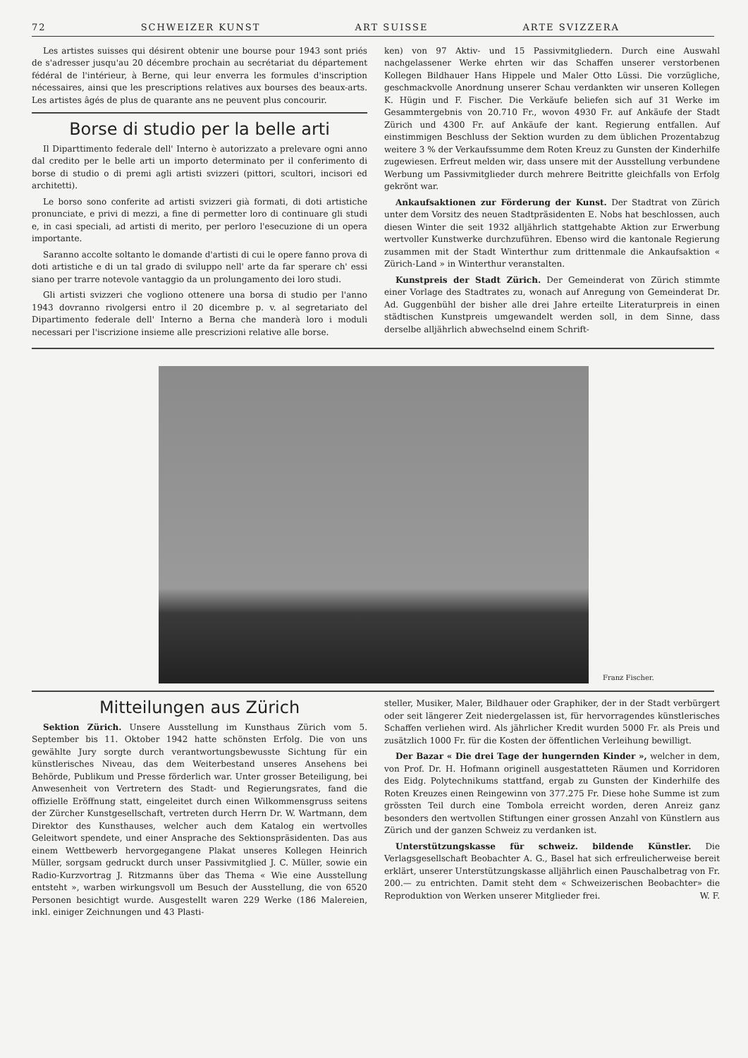72 SCHWEIZER KUNST ART SUISSE ARTE SVIZZERA
Les artistes suisses qui désirent obtenir une bourse pour 1943 sont priés de s'adresser jusqu'au 20 décembre prochain au secrétariat du département fédéral de l'intérieur, à Berne, qui leur enverra les formules d'inscription nécessaires, ainsi que les prescriptions relatives aux bourses des beaux-arts. Les artistes âgés de plus de quarante ans ne peuvent plus concourir.
Borse di studio per la belle arti
Il Diparttimento federale dell' Interno è autorizzato a prelevare ogni anno dal credito per le belle arti un importo determinato per il conferimento di borse di studio o di premi agli artisti svizzeri (pittori, scultori, incisori ed architetti).
Le borso sono conferite ad artisti svizzeri già formati, di doti artistiche pronunciate, e privi di mezzi, a fine di permetter loro di continuare gli studi e, in casi speciali, ad artisti di merito, per perloro l'esecuzione di un opera importante.
Saranno accolte soltanto le domande d'artisti di cui le opere fanno prova di doti artistiche e di un tal grado di sviluppo nell' arte da far sperare ch' essi siano per trarre notevole vantaggio da un prolungamento dei loro studi.
Gli artisti svizzeri che vogliono ottenere una borsa di studio per l'anno 1943 dovranno rivolgersi entro il 20 dicembre p. v. al segretariato del Dipartimento federale dell' Interno a Berna che manderà loro i moduli necessari per l'iscrizione insieme alle prescrizioni relative alle borse.
ken) von 97 Aktiv- und 15 Passivmitgliedern. Durch eine Auswahl nachgelassener Werke ehrten wir das Schaffen unserer verstorbenen Kollegen Bildhauer Hans Hippele und Maler Otto Lüssi. Die vorzügliche, geschmackvolle Anordnung unserer Schau verdankten wir unseren Kollegen K. Hügin und F. Fischer. Die Verkäufe beliefen sich auf 31 Werke im Gesammtergebnis von 20.710 Fr., wovon 4930 Fr. auf Ankäufe der Stadt Zürich und 4300 Fr. auf Ankäufe der kant. Regierung entfallen. Auf einstimmigen Beschluss der Sektion wurden zu dem üblichen Prozentabzug weitere 3 % der Verkaufssumme dem Roten Kreuz zu Gunsten der Kinderhilfe zugewiesen. Erfreut melden wir, dass unsere mit der Ausstellung verbundene Werbung um Passivmitglieder durch mehrere Beitritte gleichfalls von Erfolg gekrönt war.
Ankaufsaktionen zur Förderung der Kunst. Der Stadtrat von Zürich unter dem Vorsitz des neuen Stadtpräsidenten E. Nobs hat beschlossen, auch diesen Winter die seit 1932 alljährlich stattgehabte Aktion zur Erwerbung wertvoller Kunstwerke durchzuführen. Ebenso wird die kantonale Regierung zusammen mit der Stadt Winterthur zum drittenmale die Ankaufsaktion « Zürich-Land » in Winterthur veranstalten.
Kunstpreis der Stadt Zürich. Der Gemeinderat von Zürich stimmte einer Vorlage des Stadtrates zu, wonach auf Anregung von Gemeinderat Dr. Ad. Guggenbühl der bisher alle drei Jahre erteilte Literaturpreis in einen städtischen Kunstpreis umgewandelt werden soll, in dem Sinne, dass derselbe alljährlich abwechselnd einem Schrift-
Franz Fischer.
Mitteilungen aus Zürich
Sektion Zürich. Unsere Ausstellung im Kunsthaus Zürich vom 5. September bis 11. Oktober 1942 hatte schönsten Erfolg. Die von uns gewählte Jury sorgte durch verantwortungsbewusste Sichtung für ein künstlerisches Niveau, das dem Weiterbestand unseres Ansehens bei Behörde, Publikum und Presse förderlich war. Unter grosser Beteiligung, bei Anwesenheit von Vertretern des Stadt- und Regierungsrates, fand die offizielle Eröffnung statt, eingeleitet durch einen Wilkommensgruss seitens der Zürcher Kunstgesellschaft, vertreten durch Herrn Dr. W. Wartmann, dem Direktor des Kunsthauses, welcher auch dem Katalog ein wertvolles Geleitwort spendete, und einer Ansprache des Sektionspräsidenten. Das aus einem Wettbewerb hervorgegangene Plakat unseres Kollegen Heinrich Müller, sorgsam gedruckt durch unser Passivmitglied J. C. Müller, sowie ein Radio-Kurzvortrag J. Ritzmanns über das Thema « Wie eine Ausstellung entsteht », warben wirkungsvoll um Besuch der Ausstellung, die von 6520 Personen besichtigt wurde. Ausgestellt waren 229 Werke (186 Malereien, inkl. einiger Zeichnungen und 43 Plasti-
steller, Musiker, Maler, Bildhauer oder Graphiker, der in der Stadt verbürgert oder seit längerer Zeit niedergelassen ist, für hervorragendes künstlerisches Schaffen verliehen wird. Als jährlicher Kredit wurden 5000 Fr. als Preis und zusätzlich 1000 Fr. für die Kosten der öffentlichen Verleihung bewilligt.
Der Bazar « Die drei Tage der hungernden Kinder », welcher in dem, von Prof. Dr. H. Hofmann originell ausgestatteten Räumen und Korridoren des Eidg. Polytechnikums stattfand, ergab zu Gunsten der Kinderhilfe des Roten Kreuzes einen Reingewinn von 377.275 Fr. Diese hohe Summe ist zum grössten Teil durch eine Tombola erreicht worden, deren Anreiz ganz besonders den wertvollen Stiftungen einer grossen Anzahl von Künstlern aus Zürich und der ganzen Schweiz zu verdanken ist.
Unterstützungskasse für schweiz. bildende Künstler. Die Verlagsgesellschaft Beobachter A. G., Basel hat sich erfreulicherweise bereit erklärt, unserer Unterstützungskasse alljährlich einen Pauschalbetrag von Fr. 200.— zu entrichten. Damit steht dem « Schweizerischen Beobachter» die Reproduktion von Werken unserer Mitglieder frei. W. F.